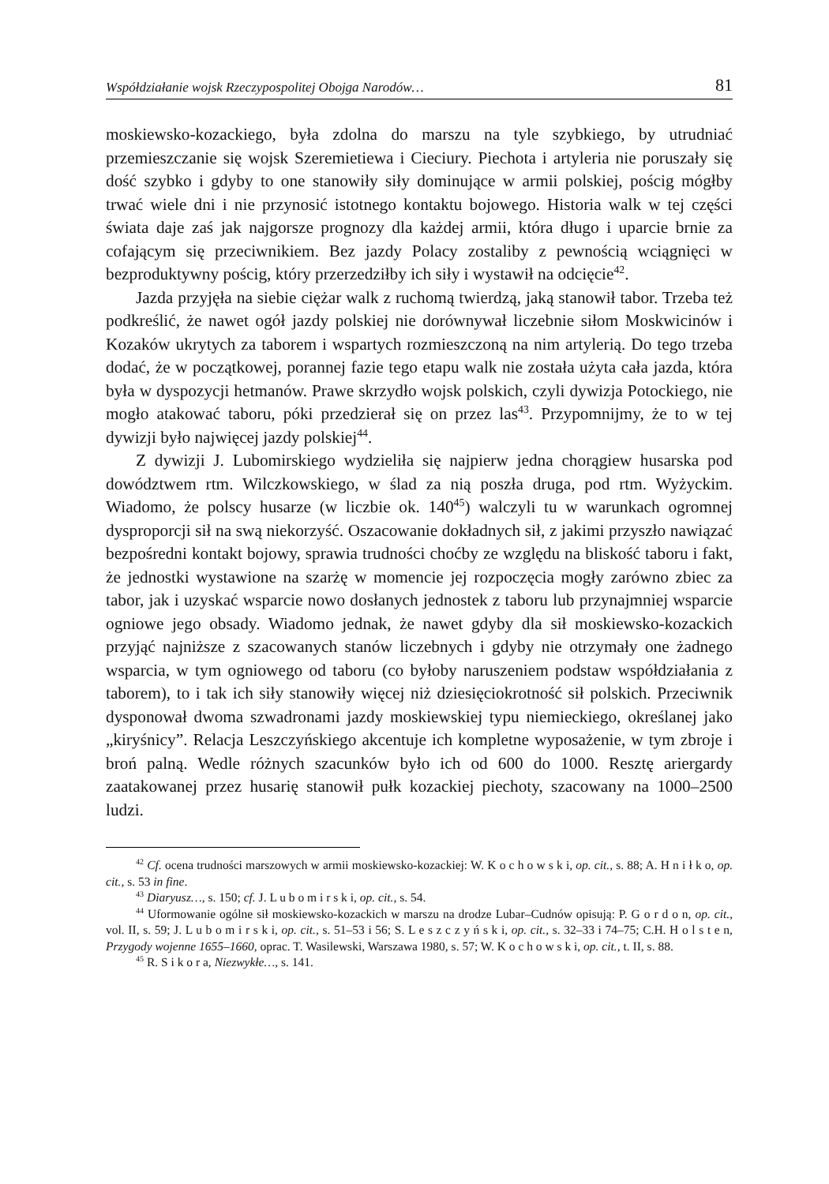Współdziałanie wojsk Rzeczypospolitej Obojga Narodów… 81
moskiewsko-kozackiego, była zdolna do marszu na tyle szybkiego, by utrudniać przemieszczanie się wojsk Szeremietiewa i Cieciury. Piechota i artyleria nie poruszały się dość szybko i gdyby to one stanowiły siły dominujące w armii polskiej, pościg mógłby trwać wiele dni i nie przynosić istotnego kontaktu bojowego. Historia walk w tej części świata daje zaś jak najgorsze prognozy dla każdej armii, która długo i uparcie brnie za cofającym się przeciwnikiem. Bez jazdy Polacy zostaliby z pewnością wciągnięci w bezproduktywny pościg, który przerzedziłby ich siły i wystawił na odcięcie<sup>42</sup>.
Jazda przyjęła na siebie ciężar walk z ruchomą twierdzą, jaką stanowił tabor. Trzeba też podkreślić, że nawet ogół jazdy polskiej nie dorównywał liczebnie siłom Moskwicinów i Kozaków ukrytych za taborem i wspartych rozmieszczoną na nim artylerią. Do tego trzeba dodać, że w początkowej, porannej fazie tego etapu walk nie została użyta cała jazda, która była w dyspozycji hetmanów. Prawe skrzydło wojsk polskich, czyli dywizja Potockiego, nie mogło atakować taboru, póki przedzierał się on przez las<sup>43</sup>. Przypomnijmy, że to w tej dywizji było najwięcej jazdy polskiej<sup>44</sup>.
Z dywizji J. Lubomirskiego wydzieliła się najpierw jedna chorągiew husarska pod dowództwem rtm. Wilczkowskiego, w ślad za nią poszła druga, pod rtm. Wyżyckim. Wiadomo, że polscy husarze (w liczbie ok. 140<sup>45</sup>) walczyli tu w warunkach ogromnej dysproporcji sił na swą niekorzyść. Oszacowanie dokładnych sił, z jakimi przyszło nawiązać bezpośredni kontakt bojowy, sprawia trudności choćby ze względu na bliskość taboru i fakt, że jednostki wystawione na szarżę w momencie jej rozpoczęcia mogły zarówno zbiec za tabor, jak i uzyskać wsparcie nowo dosłanych jednostek z taboru lub przynajmniej wsparcie ogniowe jego obsady. Wiadomo jednak, że nawet gdyby dla sił moskiewsko-kozackich przyjąć najniższe z szacowanych stanów liczebnych i gdyby nie otrzymały one żadnego wsparcia, w tym ogniowego od taboru (co byłoby naruszeniem podstaw współdziałania z taborem), to i tak ich siły stanowiły więcej niż dziesięciokrotność sił polskich. Przeciwnik dysponował dwoma szwadronami jazdy moskiewskiej typu niemieckiego, określanej jako „kiryśnicy”. Relacja Leszczyńskiego akcentuje ich kompletne wyposażenie, w tym zbroje i broń palną. Wedle różnych szacunków było ich od 600 do 1000. Resztę ariergardy zaatakowanej przez husarię stanowił pułk kozackiej piechoty, szacowany na 1000–2500 ludzi.
<sup>42</sup> Cf. ocena trudności marszowych w armii moskiewsko-kozackiej: W. K o c h o w s k i, op. cit., s. 88; A. H n i ł k o, op. cit., s. 53 in fine.
<sup>43</sup> Diaryusz…, s. 150; cf. J. L u b o m i r s k i, op. cit., s. 54.
<sup>44</sup> Uformowanie ogólne sił moskiewsko-kozackich w marszu na drodze Lubar–Cudnów opisują: P. G o r d o n, op. cit., vol. II, s. 59; J. L u b o m i r s k i, op. cit., s. 51–53 i 56; S. L e s z c z y ń s k i, op. cit., s. 32–33 i 74–75; C.H. H o l s t e n, Przygody wojenne 1655–1660, oprac. T. Wasilewski, Warszawa 1980, s. 57; W. K o c h o w s k i, op. cit., t. II, s. 88.
<sup>45</sup> R. S i k o r a, Niezwykłe…, s. 141.